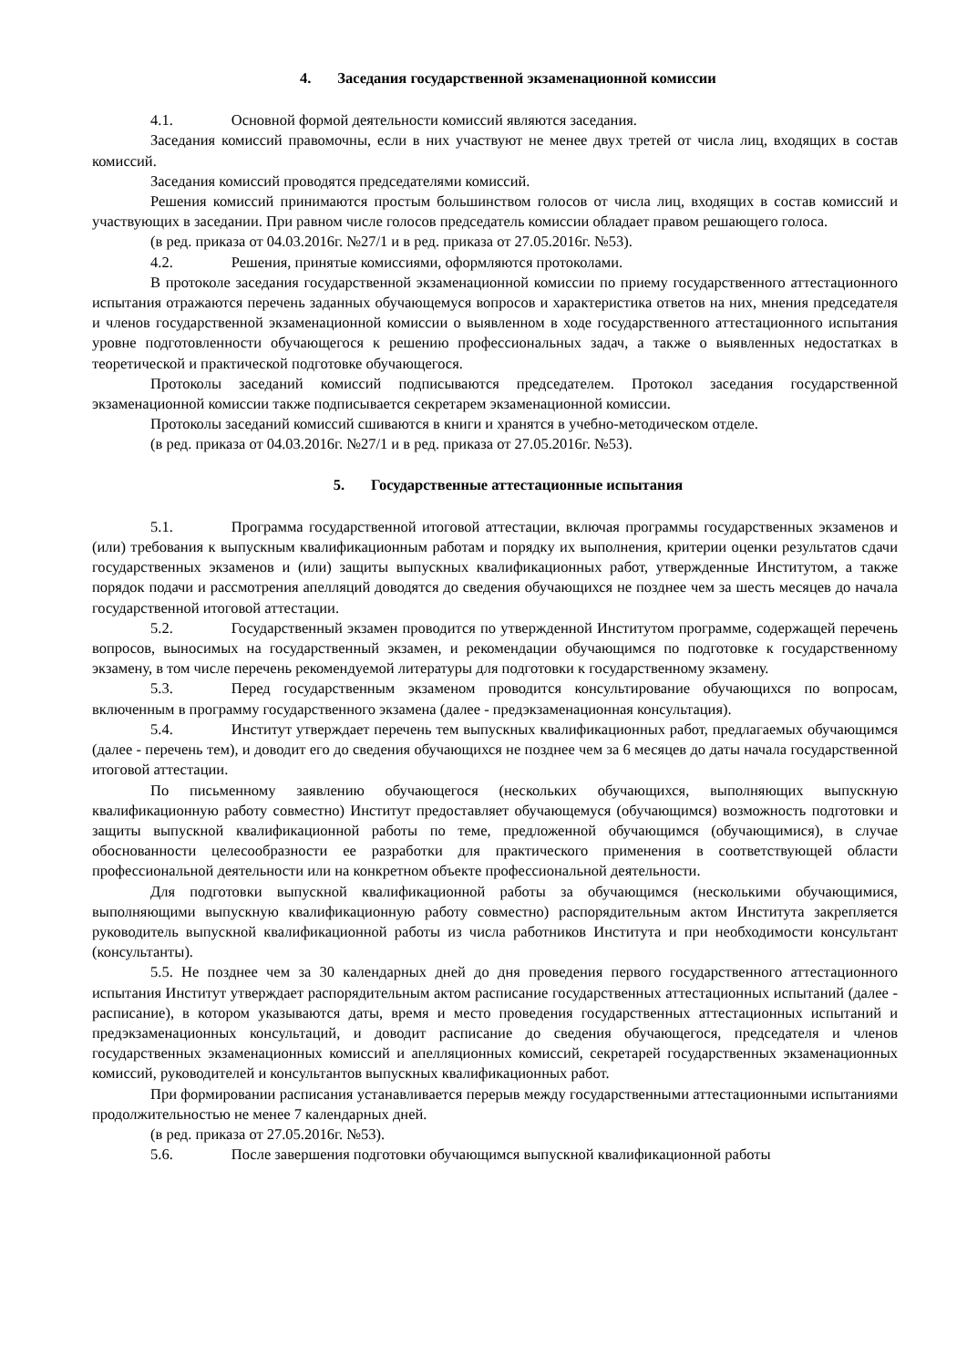4. Заседания государственной экзаменационной комиссии
4.1. Основной формой деятельности комиссий являются заседания.
Заседания комиссий правомочны, если в них участвуют не менее двух третей от числа лиц, входящих в состав комиссий.
Заседания комиссий проводятся председателями комиссий.
Решения комиссий принимаются простым большинством голосов от числа лиц, входящих в состав комиссий и участвующих в заседании. При равном числе голосов председатель комиссии обладает правом решающего голоса.
(в ред. приказа от 04.03.2016г. №27/1 и в ред. приказа от 27.05.2016г. №53).
4.2. Решения, принятые комиссиями, оформляются протоколами.
В протоколе заседания государственной экзаменационной комиссии по приему государственного аттестационного испытания отражаются перечень заданных обучающемуся вопросов и характеристика ответов на них, мнения председателя и членов государственной экзаменационной комиссии о выявленном в ходе государственного аттестационного испытания уровне подготовленности обучающегося к решению профессиональных задач, а также о выявленных недостатках в теоретической и практической подготовке обучающегося.
Протоколы заседаний комиссий подписываются председателем. Протокол заседания государственной экзаменационной комиссии также подписывается секретарем экзаменационной комиссии.
Протоколы заседаний комиссий сшиваются в книги и хранятся в учебно-методическом отделе.
(в ред. приказа от 04.03.2016г. №27/1 и в ред. приказа от 27.05.2016г. №53).
5. Государственные аттестационные испытания
5.1. Программа государственной итоговой аттестации, включая программы государственных экзаменов и (или) требования к выпускным квалификационным работам и порядку их выполнения, критерии оценки результатов сдачи государственных экзаменов и (или) защиты выпускных квалификационных работ, утвержденные Институтом, а также порядок подачи и рассмотрения апелляций доводятся до сведения обучающихся не позднее чем за шесть месяцев до начала государственной итоговой аттестации.
5.2. Государственный экзамен проводится по утвержденной Институтом программе, содержащей перечень вопросов, выносимых на государственный экзамен, и рекомендации обучающимся по подготовке к государственному экзамену, в том числе перечень рекомендуемой литературы для подготовки к государственному экзамену.
5.3. Перед государственным экзаменом проводится консультирование обучающихся по вопросам, включенным в программу государственного экзамена (далее - предэкзаменационная консультация).
5.4. Институт утверждает перечень тем выпускных квалификационных работ, предлагаемых обучающимся (далее - перечень тем), и доводит его до сведения обучающихся не позднее чем за 6 месяцев до даты начала государственной итоговой аттестации.
По письменному заявлению обучающегося (нескольких обучающихся, выполняющих выпускную квалификационную работу совместно) Институт предоставляет обучающемуся (обучающимся) возможность подготовки и защиты выпускной квалификационной работы по теме, предложенной обучающимся (обучающимися), в случае обоснованности целесообразности ее разработки для практического применения в соответствующей области профессиональной деятельности или на конкретном объекте профессиональной деятельности.
Для подготовки выпускной квалификационной работы за обучающимся (несколькими обучающимися, выполняющими выпускную квалификационную работу совместно) распорядительным актом Института закрепляется руководитель выпускной квалификационной работы из числа работников Института и при необходимости консультант (консультанты).
5.5. Не позднее чем за 30 календарных дней до дня проведения первого государственного аттестационного испытания Институт утверждает распорядительным актом расписание государственных аттестационных испытаний (далее - расписание), в котором указываются даты, время и место проведения государственных аттестационных испытаний и предэкзаменационных консультаций, и доводит расписание до сведения обучающегося, председателя и членов государственных экзаменационных комиссий и апелляционных комиссий, секретарей государственных экзаменационных комиссий, руководителей и консультантов выпускных квалификационных работ.
При формировании расписания устанавливается перерыв между государственными аттестационными испытаниями продолжительностью не менее 7 календарных дней.
(в ред. приказа от 27.05.2016г. №53).
5.6. После завершения подготовки обучающимся выпускной квалификационной работы